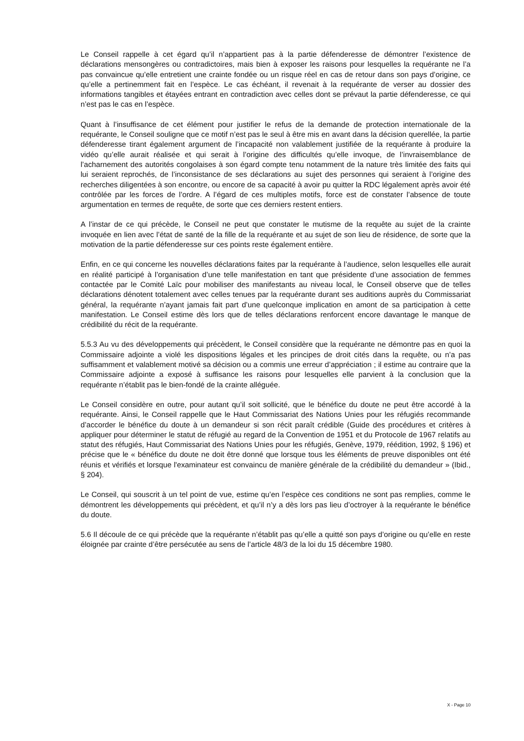Le Conseil rappelle à cet égard qu’il n’appartient pas à la partie défenderesse de démontrer l’existence de déclarations mensongères ou contradictoires, mais bien à exposer les raisons pour lesquelles la requérante ne l’a pas convaincue qu’elle entretient une crainte fondée ou un risque réel en cas de retour dans son pays d’origine, ce qu’elle a pertinemment fait en l’espèce. Le cas échéant, il revenait à la requérante de verser au dossier des informations tangibles et étayées entrant en contradiction avec celles dont se prévaut la partie défenderesse, ce qui n’est pas le cas en l’espèce.
Quant à l’insuffisance de cet élément pour justifier le refus de la demande de protection internationale de la requérante, le Conseil souligne que ce motif n’est pas le seul à être mis en avant dans la décision querellée, la partie défenderesse tirant également argument de l’incapacité non valablement justifiée de la requérante à produire la vidéo qu’elle aurait réalisée et qui serait à l’origine des difficultés qu’elle invoque, de l’invraisemblance de l’acharnement des autorités congolaises à son égard compte tenu notamment de la nature très limitée des faits qui lui seraient reprochés, de l’inconsistance de ses déclarations au sujet des personnes qui seraient à l’origine des recherches diligentées à son encontre, ou encore de sa capacité à avoir pu quitter la RDC légalement après avoir été contrôlée par les forces de l’ordre. A l’égard de ces multiples motifs, force est de constater l’absence de toute argumentation en termes de requête, de sorte que ces derniers restent entiers.
A l’instar de ce qui précède, le Conseil ne peut que constater le mutisme de la requête au sujet de la crainte invoquée en lien avec l’état de santé de la fille de la requérante et au sujet de son lieu de résidence, de sorte que la motivation de la partie défenderesse sur ces points reste également entière.
Enfin, en ce qui concerne les nouvelles déclarations faites par la requérante à l’audience, selon lesquelles elle aurait en réalité participé à l’organisation d’une telle manifestation en tant que présidente d’une association de femmes contactée par le Comité Laïc pour mobiliser des manifestants au niveau local, le Conseil observe que de telles déclarations dénotent totalement avec celles tenues par la requérante durant ses auditions auprès du Commissariat général, la requérante n’ayant jamais fait part d’une quelconque implication en amont de sa participation à cette manifestation. Le Conseil estime dès lors que de telles déclarations renforcent encore davantage le manque de crédibilité du récit de la requérante.
5.5.3 Au vu des développements qui précèdent, le Conseil considère que la requérante ne démontre pas en quoi la Commissaire adjointe a violé les dispositions légales et les principes de droit cités dans la requête, ou n’a pas suffisamment et valablement motivé sa décision ou a commis une erreur d’appréciation ; il estime au contraire que la Commissaire adjointe a exposé à suffisance les raisons pour lesquelles elle parvient à la conclusion que la requérante n’établit pas le bien-fondé de la crainte alléguée.
Le Conseil considère en outre, pour autant qu’il soit sollicité, que le bénéfice du doute ne peut être accordé à la requérante. Ainsi, le Conseil rappelle que le Haut Commissariat des Nations Unies pour les réfugiés recommande d’accorder le bénéfice du doute à un demandeur si son récit paraît crédible (Guide des procédures et critères à appliquer pour déterminer le statut de réfugié au regard de la Convention de 1951 et du Protocole de 1967 relatifs au statut des réfugiés, Haut Commissariat des Nations Unies pour les réfugiés, Genève, 1979, réédition, 1992, § 196) et précise que le « bénéfice du doute ne doit être donné que lorsque tous les éléments de preuve disponibles ont été réunis et vérifiés et lorsque l'examinateur est convaincu de manière générale de la crédibilité du demandeur » (Ibid., § 204).
Le Conseil, qui souscrit à un tel point de vue, estime qu’en l’espèce ces conditions ne sont pas remplies, comme le démontrent les développements qui précèdent, et qu’il n’y a dès lors pas lieu d’octroyer à la requérante le bénéfice du doute.
5.6 Il découle de ce qui précède que la requérante n’établit pas qu’elle a quitté son pays d’origine ou qu’elle en reste éloignée par crainte d’être persécutée au sens de l’article 48/3 de la loi du 15 décembre 1980.
X - Page 10